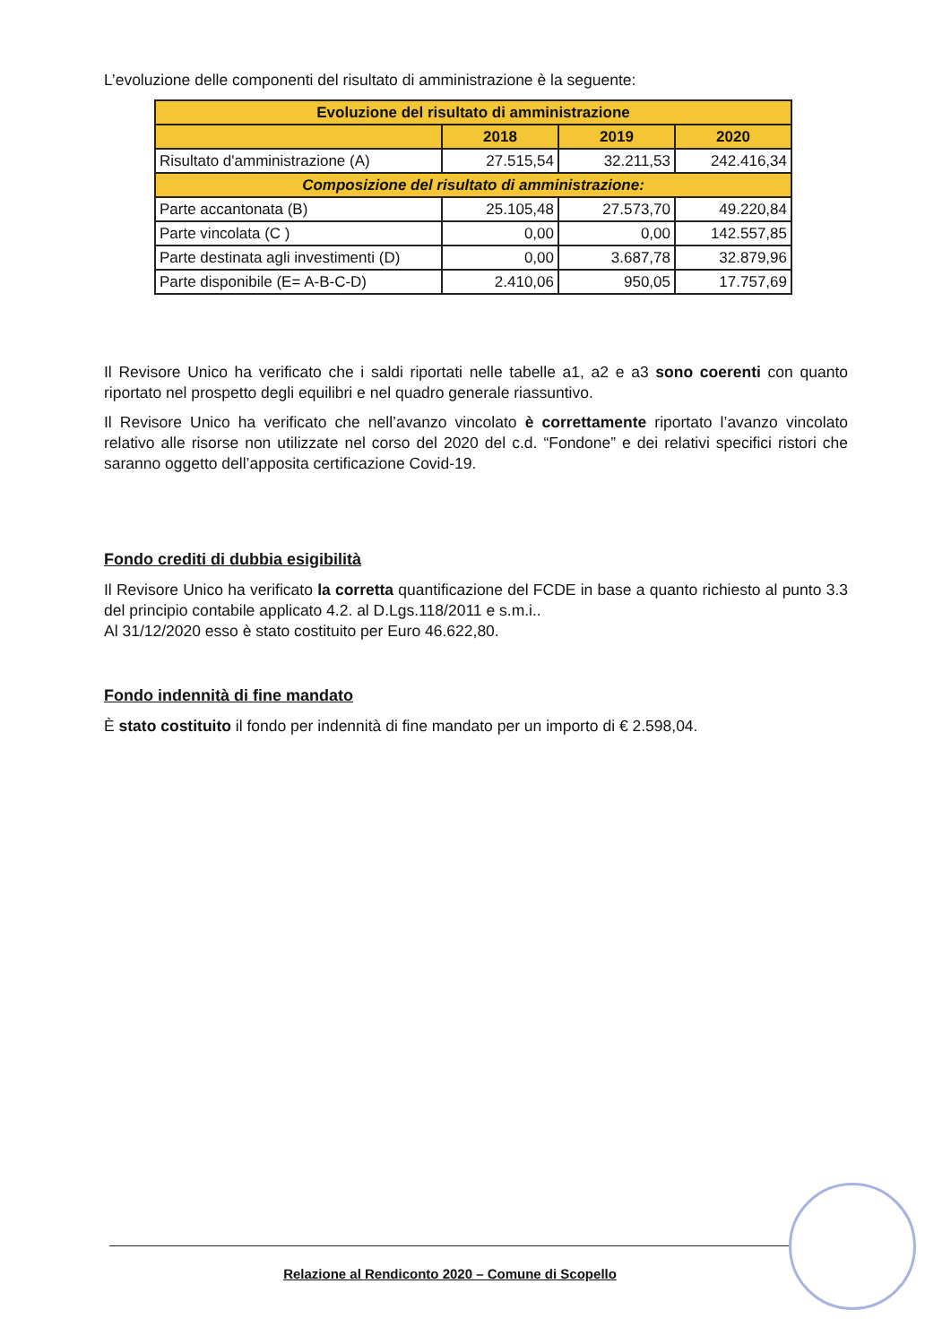L’evoluzione delle componenti del risultato di amministrazione è la seguente:
| Evoluzione del risultato di amministrazione | | | |
| --- | --- | --- | --- |
| | 2018 | 2019 | 2020 |
| Risultato d'amministrazione (A) | 27.515,54 | 32.211,53 | 242.416,34 |
| Composizione del risultato di amministrazione: | | | |
| Parte accantonata (B) | 25.105,48 | 27.573,70 | 49.220,84 |
| Parte vincolata (C ) | 0,00 | 0,00 | 142.557,85 |
| Parte destinata agli investimenti (D) | 0,00 | 3.687,78 | 32.879,96 |
| Parte disponibile (E= A-B-C-D) | 2.410,06 | 950,05 | 17.757,69 |
Il Revisore Unico ha verificato che i saldi riportati nelle tabelle a1, a2 e a3 sono coerenti con quanto riportato nel prospetto degli equilibri e nel quadro generale riassuntivo.
Il Revisore Unico ha verificato che nell’avanzo vincolato è correttamente riportato l’avanzo vincolato relativo alle risorse non utilizzate nel corso del 2020 del c.d. “Fondone” e dei relativi specifici ristori che saranno oggetto dell’apposita certificazione Covid-19.
Fondo crediti di dubbia esigibilità
Il Revisore Unico ha verificato la corretta quantificazione del FCDE in base a quanto richiesto al punto 3.3 del principio contabile applicato 4.2. al D.Lgs.118/2011 e s.m.i..
Al 31/12/2020 esso è stato costituito per Euro 46.622,80.
Fondo indennità di fine mandato
È stato costituito il fondo per indennità di fine mandato per un importo di € 2.598,04.
Relazione al Rendiconto 2020 – Comune di Scopello